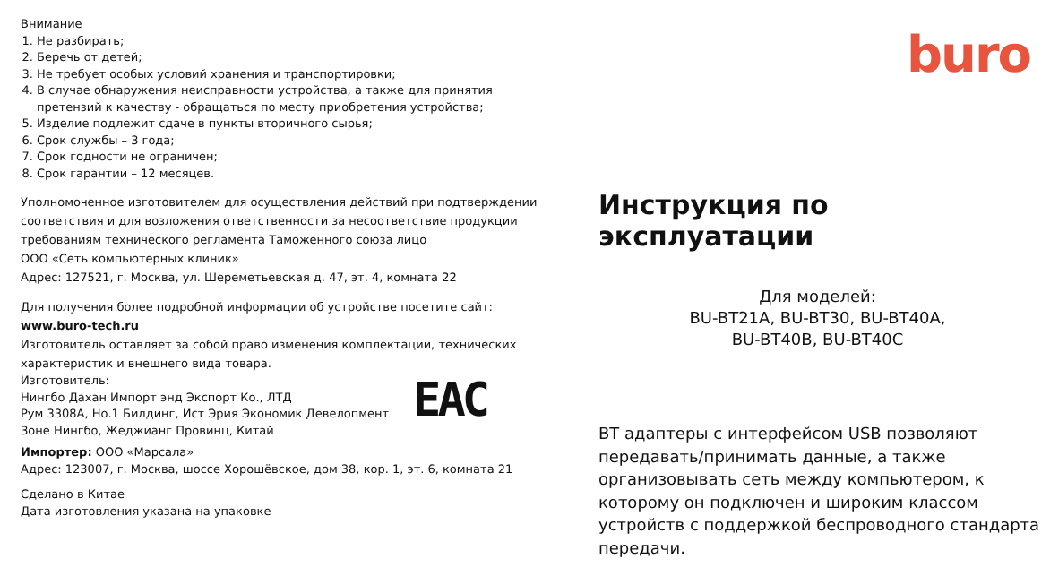Внимание
1. Не разбирать;
2. Беречь от детей;
3. Не требует особых условий хранения и транспортировки;
4. В случае обнаружения неисправности устройства, а также для принятия претензий к качеству - обращаться по месту приобретения устройства;
5. Изделие подлежит сдаче в пункты вторичного сырья;
6. Срок службы – 3 года;
7. Срок годности не ограничен;
8. Срок гарантии – 12 месяцев.
Уполномоченное изготовителем для осуществления действий при подтверждении соответствия и для возложения ответственности за несоответствие продукции требованиям технического регламента Таможенного союза лицо
ООО «Сеть компьютерных клиник»
Адрес: 127521, г. Москва, ул. Шереметьевская д. 47, эт. 4, комната 22
Для получения более подробной информации об устройстве посетите сайт:
www.buro-tech.ru
Изготовитель оставляет за собой право изменения комплектации, технических характеристик и внешнего вида товара.
Изготовитель:
Нингбо Дахан Импорт энд Экспорт Ко., ЛТД
Рум 3308А, Но.1 Билдинг, Ист Эрия Экономик Девелопмент
Зоне Нингбо, Жеджианг Провинц, Китай
EAC
Импортер: ООО «Марсала»
Адрес: 123007, г. Москва, шоссе Хорошёвское, дом 38, кор. 1, эт. 6, комната 21
Сделано в Китае
Дата изготовления указана на упаковке
buro
Инструкция по эксплуатации
Для моделей:
BU-BT21A, BU-BT30, BU-BT40A,
BU-BT40B, BU-BT40C
BT адаптеры с интерфейсом USB позволяют передавать/принимать данные, а также организовывать сеть между компьютером, к которому он подключен и широким классом устройств с поддержкой беспроводного стандарта передачи.